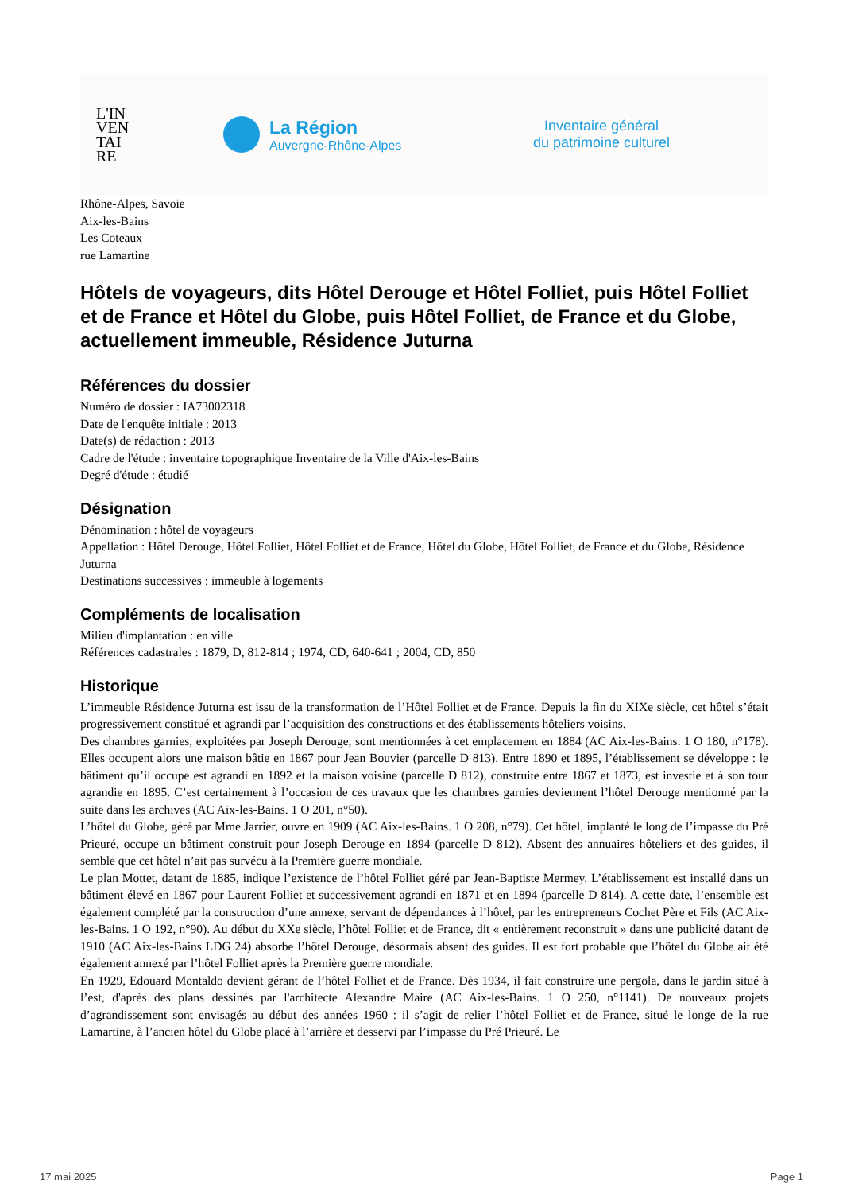L'IN
VEN
TAI
RE
La Région
Auvergne-Rhône-Alpes
Inventaire général
du patrimoine culturel
Rhône-Alpes, Savoie
Aix-les-Bains
Les Coteaux
rue Lamartine
Hôtels de voyageurs, dits Hôtel Derouge et Hôtel Folliet, puis Hôtel Folliet et de France et Hôtel du Globe, puis Hôtel Folliet, de France et du Globe, actuellement immeuble, Résidence Juturna
Références du dossier
Numéro de dossier : IA73002318
Date de l'enquête initiale : 2013
Date(s) de rédaction : 2013
Cadre de l'étude : inventaire topographique Inventaire de la Ville d'Aix-les-Bains
Degré d'étude : étudié
Désignation
Dénomination : hôtel de voyageurs
Appellation : Hôtel Derouge, Hôtel Folliet, Hôtel Folliet et de France, Hôtel du Globe, Hôtel Folliet, de France et du Globe, Résidence Juturna
Destinations successives : immeuble à logements
Compléments de localisation
Milieu d'implantation : en ville
Références cadastrales : 1879, D, 812-814 ; 1974, CD, 640-641 ; 2004, CD, 850
Historique
L’immeuble Résidence Juturna est issu de la transformation de l’Hôtel Folliet et de France. Depuis la fin du XIXe siècle, cet hôtel s’était progressivement constitué et agrandi par l’acquisition des constructions et des établissements hôteliers voisins.
Des chambres garnies, exploitées par Joseph Derouge, sont mentionnées à cet emplacement en 1884 (AC Aix-les-Bains. 1 O 180, n°178). Elles occupent alors une maison bâtie en 1867 pour Jean Bouvier (parcelle D 813). Entre 1890 et 1895, l’établissement se développe : le bâtiment qu’il occupe est agrandi en 1892 et la maison voisine (parcelle D 812), construite entre 1867 et 1873, est investie et à son tour agrandie en 1895. C’est certainement à l’occasion de ces travaux que les chambres garnies deviennent l’hôtel Derouge mentionné par la suite dans les archives (AC Aix-les-Bains. 1 O 201, n°50).
L’hôtel du Globe, géré par Mme Jarrier, ouvre en 1909 (AC Aix-les-Bains. 1 O 208, n°79). Cet hôtel, implanté le long de l’impasse du Pré Prieuré, occupe un bâtiment construit pour Joseph Derouge en 1894 (parcelle D 812). Absent des annuaires hôteliers et des guides, il semble que cet hôtel n’ait pas survécu à la Première guerre mondiale.
Le plan Mottet, datant de 1885, indique l’existence de l’hôtel Folliet géré par Jean-Baptiste Mermey. L’établissement est installé dans un bâtiment élevé en 1867 pour Laurent Folliet et successivement agrandi en 1871 et en 1894 (parcelle D 814). A cette date, l’ensemble est également complété par la construction d’une annexe, servant de dépendances à l’hôtel, par les entrepreneurs Cochet Père et Fils (AC Aix-les-Bains. 1 O 192, n°90). Au début du XXe siècle, l’hôtel Folliet et de France, dit « entièrement reconstruit » dans une publicité datant de 1910 (AC Aix-les-Bains LDG 24) absorbe l’hôtel Derouge, désormais absent des guides. Il est fort probable que l’hôtel du Globe ait été également annexé par l’hôtel Folliet après la Première guerre mondiale.
En 1929, Edouard Montaldo devient gérant de l’hôtel Folliet et de France. Dès 1934, il fait construire une pergola, dans le jardin situé à l’est, d'après des plans dessinés par l'architecte Alexandre Maire (AC Aix-les-Bains. 1 O 250, n°1141). De nouveaux projets d’agrandissement sont envisagés au début des années 1960 : il s’agit de relier l’hôtel Folliet et de France, situé le longe de la rue Lamartine, à l’ancien hôtel du Globe placé à l’arrière et desservi par l’impasse du Pré Prieuré. Le
17 mai 2025 Page 1